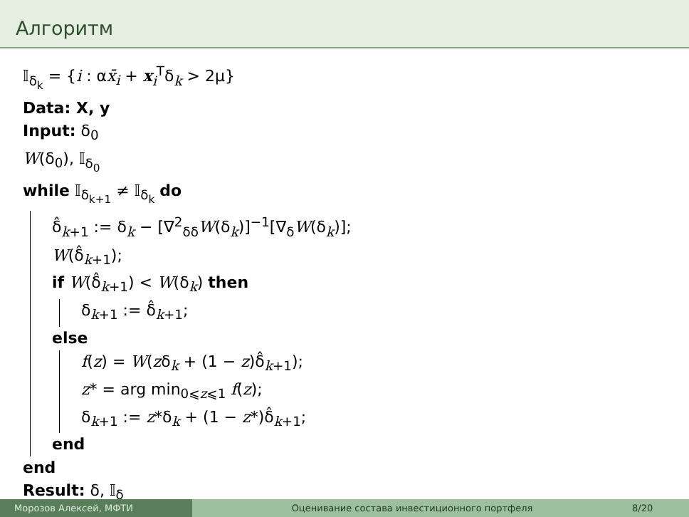Алгоритм
𝕀<sub>δ<sub>k</sub></sub> = {i : αx̄<sub>i</sub> + x<sub>i</sub><sup>T</sup>δ<sub>k</sub> > 2μ}
Data: X, y
Input: δ<sub>0</sub>
W(δ<sub>0</sub>), 𝕀<sub>δ<sub>0</sub></sub>
while 𝕀<sub>δ<sub>k+1</sub></sub> ≠ 𝕀<sub>δ<sub>k</sub></sub> do
δ̂<sub>k+1</sub> := δ<sub>k</sub> − [∇<sup>2</sup><sub>δδ</sub>W(δ<sub>k</sub>)]<sup>−1</sup>[∇<sub>δ</sub>W(δ<sub>k</sub>)];
W(δ̂<sub>k+1</sub>);
if W(δ̂<sub>k+1</sub>) < W(δ<sub>k</sub>) then
δ<sub>k+1</sub> := δ̂<sub>k+1</sub>;
else
f(z) = W(zδ<sub>k</sub> + (1 − z)δ̂<sub>k+1</sub>);
z* = arg min<sub>0⩽z⩽1</sub> f(z);
δ<sub>k+1</sub> := z*δ<sub>k</sub> + (1 − z*)δ̂<sub>k+1</sub>;
end
end
Result: δ, 𝕀<sub>δ</sub>
Морозов Алексей, МФТИ Оценивание состава инвестиционного портфеля
8/20